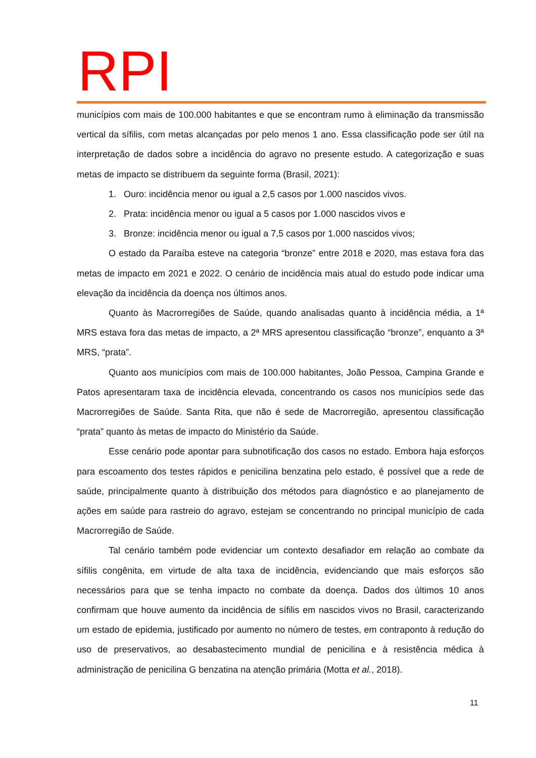RPI
municípios com mais de 100.000 habitantes e que se encontram rumo à eliminação da transmissão vertical da sífilis, com metas alcançadas por pelo menos 1 ano. Essa classificação pode ser útil na interpretação de dados sobre a incidência do agravo no presente estudo. A categorização e suas metas de impacto se distribuem da seguinte forma (Brasil, 2021):
1. Ouro: incidência menor ou igual a 2,5 casos por 1.000 nascidos vivos.
2. Prata: incidência menor ou igual a 5 casos por 1.000 nascidos vivos e
3. Bronze: incidência menor ou igual a 7,5 casos por 1.000 nascidos vivos;
O estado da Paraíba esteve na categoria “bronze” entre 2018 e 2020, mas estava fora das metas de impacto em 2021 e 2022. O cenário de incidência mais atual do estudo pode indicar uma elevação da incidência da doença nos últimos anos.
Quanto às Macrorregiões de Saúde, quando analisadas quanto à incidência média, a 1ª MRS estava fora das metas de impacto, a 2ª MRS apresentou classificação “bronze”, enquanto a 3ª MRS, “prata”.
Quanto aos municípios com mais de 100.000 habitantes, João Pessoa, Campina Grande e Patos apresentaram taxa de incidência elevada, concentrando os casos nos municípios sede das Macrorregiões de Saúde. Santa Rita, que não é sede de Macrorregião, apresentou classificação “prata” quanto às metas de impacto do Ministério da Saúde.
Esse cenário pode apontar para subnotificação dos casos no estado. Embora haja esforços para escoamento dos testes rápidos e penicilina benzatina pelo estado, é possível que a rede de saúde, principalmente quanto à distribuição dos métodos para diagnóstico e ao planejamento de ações em saúde para rastreio do agravo, estejam se concentrando no principal município de cada Macrorregião de Saúde.
Tal cenário também pode evidenciar um contexto desafiador em relação ao combate da sífilis congênita, em virtude de alta taxa de incidência, evidenciando que mais esforços são necessários para que se tenha impacto no combate da doença. Dados dos últimos 10 anos confirmam que houve aumento da incidência de sífilis em nascidos vivos no Brasil, caracterizando um estado de epidemia, justificado por aumento no número de testes, em contraponto à redução do uso de preservativos, ao desabastecimento mundial de penicilina e à resistência médica à administração de penicilina G benzatina na atenção primária (Motta et al., 2018).
11